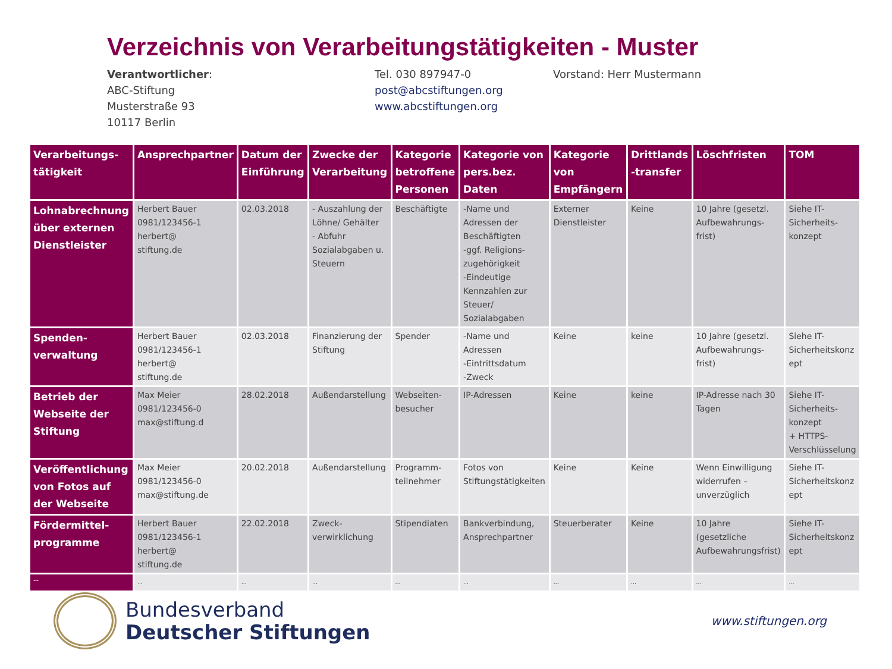Verzeichnis von Verarbeitungstätigkeiten - Muster
Verantwortlicher:
ABC-Stiftung
Musterstraße 93
10117 Berlin
Tel. 030 897947-0
post@abcstiftungen.org
www.abcstiftungen.org
Vorstand: Herr Mustermann
| Verarbeitungs- tätigkeit | Ansprechpartner | Datum der Einführung | Zwecke der Verarbeitung | Kategorie betroffene Personen | Kategorie von pers.bez. Daten | Kategorie von Empfängern | Drittlands -transfer | Löschfristen | TOM |
| --- | --- | --- | --- | --- | --- | --- | --- | --- | --- |
| Lohnabrechnung über externen Dienstleister | Herbert Bauer 0981/123456-1 herbert@ stiftung.de | 02.03.2018 | - Auszahlung der Löhne/ Gehälter - Abfuhr Sozialabgaben u. Steuern | Beschäftigte | -Name und Adressen der Beschäftigten -ggf. Religions-zugehörigkeit -Eindeutige Kennzahlen zur Steuer/ Sozialabgaben | Externer Dienstleister | Keine | 10 Jahre (gesetzl. Aufbewahrungs-frist) | Siehe IT-Sicherheits-konzept |
| Spenden- verwaltung | Herbert Bauer 0981/123456-1 herbert@ stiftung.de | 02.03.2018 | Finanzierung der Stiftung | Spender | -Name und Adressen -Eintrittsdatum -Zweck | Keine | keine | 10 Jahre (gesetzl. Aufbewahrungs-frist) | Siehe IT-Sicherheitskonz ept |
| Betrieb der Webseite der Stiftung | Max Meier 0981/123456-0 max@stiftung.d | 28.02.2018 | Außendarstellung | Webseiten-besucher | IP-Adressen | Keine | keine | IP-Adresse nach 30 Tagen | Siehe IT-Sicherheits-konzept + HTTPS-Verschlüsselung |
| Veröffentlichung von Fotos auf der Webseite | Max Meier 0981/123456-0 max@stiftung.de | 20.02.2018 | Außendarstellung | Programm-teilnehmer | Fotos von Stiftungstätigkeiten | Keine | Keine | Wenn Einwilligung widerrufen – unverzüglich | Siehe IT-Sicherheitskonz ept |
| Fördermittel- programme | Herbert Bauer 0981/123456-1 herbert@ stiftung.de | 22.02.2018 | Zweck-verwirklichung | Stipendiaten | Bankverbindung, Ansprechpartner | Steuerberater | Keine | 10 Jahre (gesetzliche Aufbewahrungsfrist) | Siehe IT-Sicherheitskonz ept |
| … | … | … | … | … | … | … | … | … | … |
Bundesverband
Deutscher Stiftungen
www.stiftungen.org